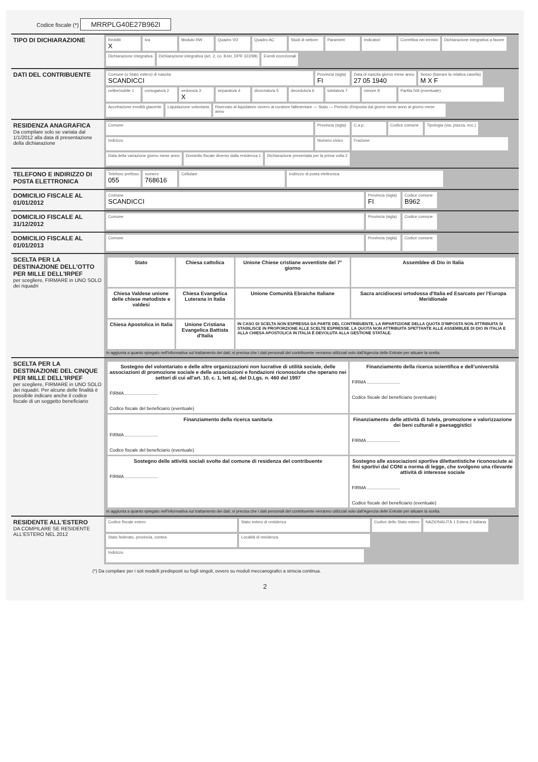Codice fiscale (*) MRRPLG40E27B962I
TIPO DI DICHIARAZIONE
Redditi
X
Iva
Modulo RW
Quadro VO
Quadro AC
Studi di settore
Parametri
Indicatori
Correttiva nei termini
Dichiarazione integrativa a favore
Dichiarazione integrativa
Dichiarazione integrativa (art. 2, co. 8-ter, DPR 322/98)
Eventi eccezionali
DATI DEL CONTRIBUENTE
Comune (o Stato estero) di nascita
SCANDICCI
Provincia (sigla)
FI
Data di nascita giorno mese anno
27 05 1940
Sesso (barrare la relativa casella)
M X F
celibe/nubile 1
coniugato/a 2
vedovo/a 3
X
separato/a 4
divorziato/a 5
deceduto/a 6
tutelato/a 7
minore 8
Partita IVA (eventuale)
Accettazione eredità giacente
Liquidazione volontaria
Riservato al liquidatore ovvero al curatore fallimentare — Stato — Periodo d'imposta dal giorno mese anno al giorno mese anno
RESIDENZA ANAGRAFICA
Da compilare solo se variata dal 1/1/2012 alla data di presentazione della dichiarazione
Comune
Provincia (sigla)
C.a.p.
Codice comune
Tipologia (via, piazza, ecc.)
Indirizzo
Numero civico
Frazione
Data della variazione giorno mese anno
Domicilio fiscale diverso dalla residenza 1
Dichiarazione presentata per la prima volta 2
TELEFONO E INDIRIZZO DI POSTA ELETTRONICA
Telefono prefisso
055
numero
768616
Cellulare
Indirizzo di posta elettronica
DOMICILIO FISCALE AL 01/01/2012
Comune
SCANDICCI
Provincia (sigla)
FI
Codice comune
B962
DOMICILIO FISCALE AL 31/12/2012
Comune
Provincia (sigla)
Codice comune
DOMICILIO FISCALE AL 01/01/2013
Comune
Provincia (sigla)
Codice comune
SCELTA PER LA DESTINAZIONE DELL'OTTO PER MILLE DELL'IRPEF
per scegliere, FIRMARE in UNO SOLO dei riquadri
| Stato | Chiesa cattolica | Unione Chiese cristiane avventiste del 7° giorno | Assemblee di Dio in Italia |
| Chiesa Valdese unione delle chiese metodiste e valdesi | Chiesa Evangelica Luterana in Italia | Unione Comunità Ebraiche Italiane | Sacra arcidiocesi ortodossa d'Italia ed Esarcato per l'Europa Meridionale |
| Chiesa Apostolica in Italia | Unione Cristiana Evangelica Battista d'Italia | IN CASO DI SCELTA NON ESPRESSA DA PARTE DEL CONTRIBUENTE, LA RIPARTIZIONE DELLA QUOTA D'IMPOSTA NON ATTRIBUITA SI STABILISCE IN PROPORZIONE ALLE SCELTE ESPRESSE. LA QUOTA NON ATTRIBUITA SPETTANTE ALLE ASSEMBLEE DI DIO IN ITALIA E ALLA CHIESA APOSTOLICA IN ITALIA È DEVOLUTA ALLA GESTIONE STATALE. | |
In aggiunta a quanto spiegato nell'informativa sul trattamento dei dati, si precisa che i dati personali del contribuente verranno utilizzati solo dall'Agenzia delle Entrate per attuare la scelta.
SCELTA PER LA DESTINAZIONE DEL CINQUE PER MILLE DELL'IRPEF
per scegliere, FIRMARE in UNO SOLO dei riquadri. Per alcune delle finalità è possibile indicare anche il codice fiscale di un soggetto beneficiario
| Sostegno del volontariato e delle altre organizzazioni non lucrative di utilità sociale, delle associazioni di promozione sociale e delle associazioni e fondazioni riconosciute che operano nei settori di cui all'art. 10, c. 1, lett a), del D.Lgs. n. 460 del 1997 FIRMA .......................... Codice fiscale del beneficiario (eventuale) | Finanziamento della ricerca scientifica e dell'università FIRMA .......................... Codice fiscale del beneficiario (eventuale) |
| Finanziamento della ricerca sanitaria FIRMA .......................... Codice fiscale del beneficiario (eventuale) | Finanziamento delle attività di tutela, promozione e valorizzazione dei beni culturali e paesaggistici FIRMA .......................... |
| Sostegno delle attività sociali svolte dal comune di residenza del contribuente FIRMA .......................... | Sostegno alle associazioni sportive dilettantistiche riconosciute ai fini sportivi dal CONI a norma di legge, che svolgono una rilevante attività di interesse sociale FIRMA .......................... Codice fiscale del beneficiario (eventuale) |
In aggiunta a quanto spiegato nell'informativa sul trattamento dei dati, si precisa che i dati personali del contribuente verranno utilizzati solo dall'Agenzia delle Entrate per attuare la scelta.
RESIDENTE ALL'ESTERO
DA COMPILARE SE RESIDENTE ALL'ESTERO NEL 2012
Codice fiscale estero
Stato estero di residenza
Codice dello Stato estero
NAZIONALITÀ 1 Estera 2 Italiana
Stato federato, provincia, contea
Località di residenza
Indirizzo
(*) Da compilare per i soli modelli predisposti su fogli singoli, ovvero su moduli meccanografici a striscia continua.
2